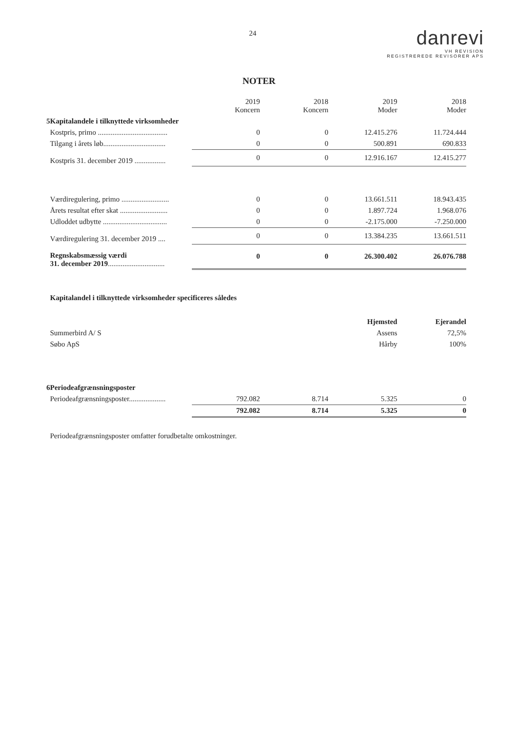24
danrevi
VH REVISION
REGISTREREDE REVISORER APS
NOTER
| | | 2019 Koncern | 2018 Koncern | 2019 Moder | 2018 Moder |
| 5 | Kapitalandele i tilknyttede virksomheder | | | | |
| | Kostpris, primo ...................................... | 0 | 0 | 12.415.276 | 11.724.444 |
| | Tilgang i årets løb.................................. | 0 | 0 | 500.891 | 690.833 |
| | Kostpris 31. december 2019 ................. | 0 | 0 | 12.916.167 | 12.415.277 |
| | Værdiregulering, primo .......................... | 0 | 0 | 13.661.511 | 18.943.435 |
| | Årets resultat efter skat .......................... | 0 | 0 | 1.897.724 | 1.968.076 |
| | Udloddet udbytte ................................... | 0 | 0 | -2.175.000 | -7.250.000 |
| | Værdiregulering 31. december 2019 .... | 0 | 0 | 13.384.235 | 13.661.511 |
| | Regnskabsmæssig værdi 31. december 2019 ............................... | 0 | 0 | 26.300.402 | 26.076.788 |
| | Kapitalandel i tilknyttede virksomheder specificeres således | | | | |
| | | | | Hjemsted | Ejerandel |
| | Summerbird A/ S | | | Assens | 72,5% |
| | Søbo ApS | | | Hårby | 100% |
| 6 | Periodeafgrænsningsposter | | | | |
| | Periodeafgrænsningsposter.................... | 792.082 | 8.714 | 5.325 | 0 |
| | | 792.082 | 8.714 | 5.325 | 0 |
| | Periodeafgrænsningsposter omfatter forudbetalte omkostninger. | | | | |